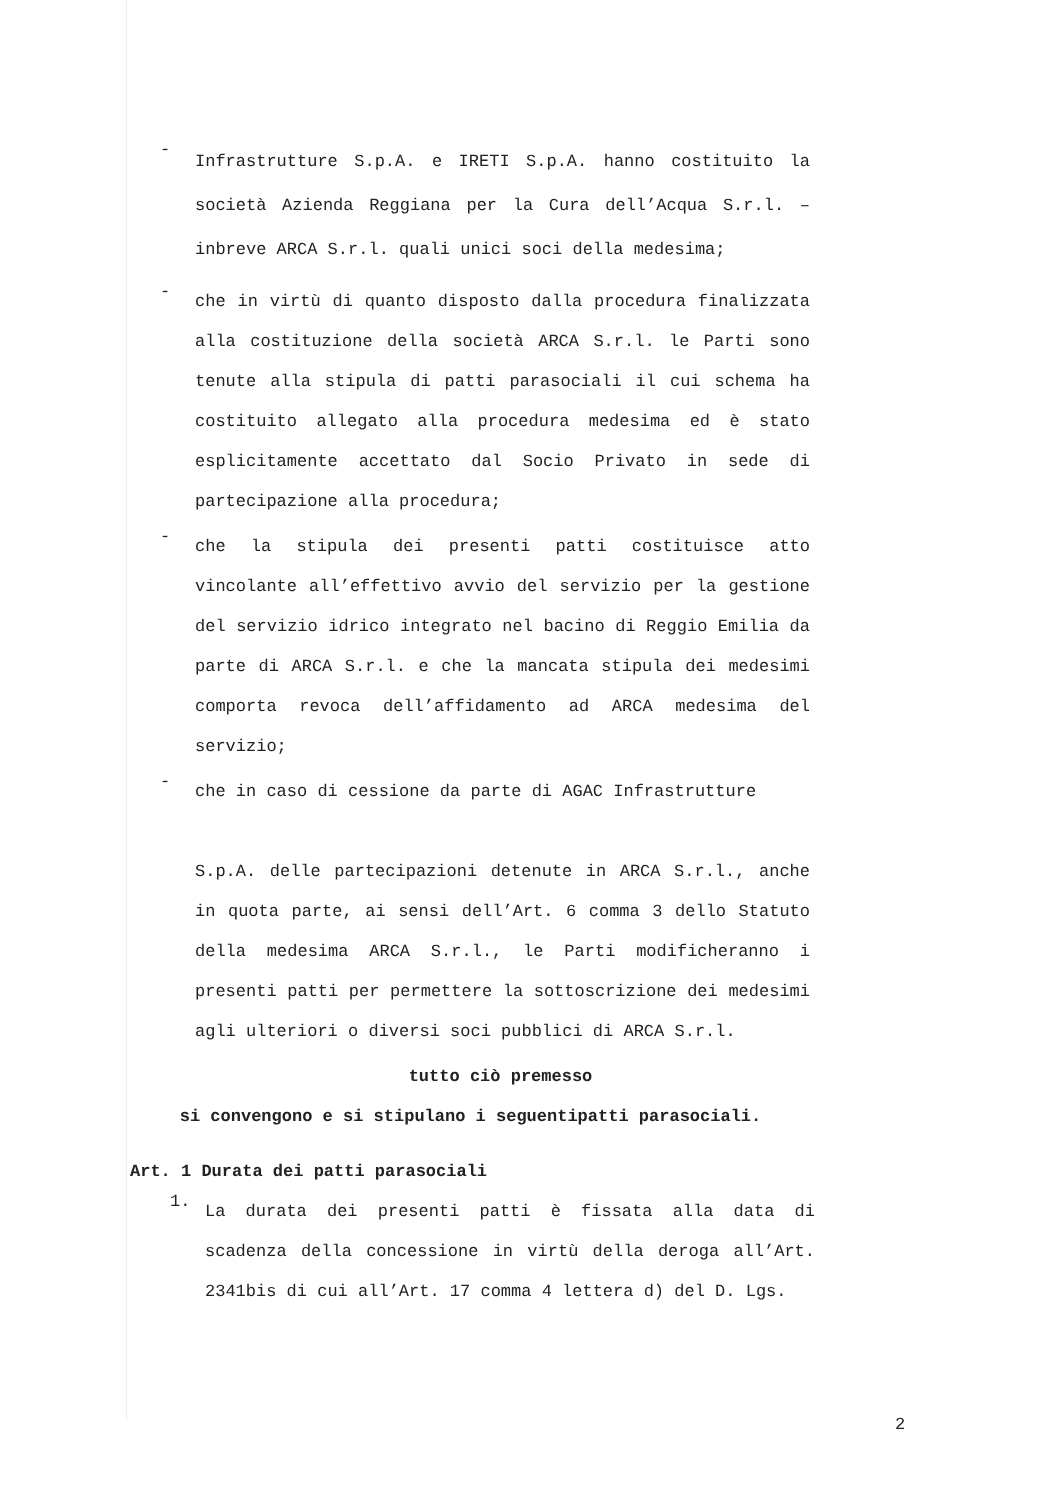-
Infrastrutture S.p.A. e IRETI S.p.A. hanno costituito la società Azienda Reggiana per la Cura dell’Acqua S.r.l. – inbreve ARCA S.r.l. quali unici soci della medesima;
-
che in virtù di quanto disposto dalla procedura finalizzata alla costituzione della società ARCA S.r.l. le Parti sono tenute alla stipula di patti parasociali il cui schema ha costituito allegato alla procedura medesima ed è stato esplicitamente accettato dal Socio Privato in sede di partecipazione alla procedura;
-
che la stipula dei presenti patti costituisce atto vincolante all’effettivo avvio del servizio per la gestione del servizio idrico integrato nel bacino di Reggio Emilia da parte di ARCA S.r.l. e che la mancata stipula dei medesimi comporta revoca dell’affidamento ad ARCA medesima del servizio;
-
che in caso di cessione da parte di AGAC Infrastrutture
S.p.A. delle partecipazioni detenute in ARCA S.r.l., anche in quota parte, ai sensi dell’Art. 6 comma 3 dello Statuto della medesima ARCA S.r.l., le Parti modificheranno i presenti patti per permettere la sottoscrizione dei medesimi agli ulteriori o diversi soci pubblici di ARCA S.r.l.
tutto ciò premesso
si convengono e si stipulano i seguentipatti parasociali.
Art. 1 Durata dei patti parasociali
1.
La durata dei presenti patti è fissata alla data di scadenza della concessione in virtù della deroga all’Art. 2341bis di cui all’Art. 17 comma 4 lettera d) del D. Lgs.
2